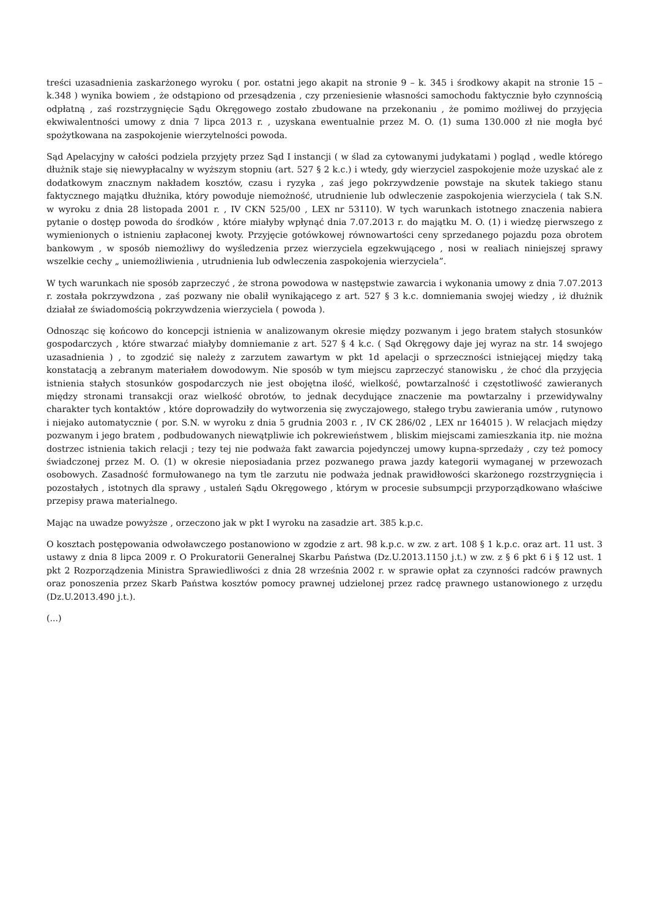treści uzasadnienia zaskarżonego wyroku ( por. ostatni jego akapit na stronie 9 – k. 345 i środkowy akapit na stronie 15 – k.348 ) wynika bowiem , że odstąpiono od przesądzenia , czy przeniesienie własności samochodu faktycznie było czynnością odpłatną , zaś rozstrzygnięcie Sądu Okręgowego zostało zbudowane na przekonaniu , że pomimo możliwej do przyjęcia ekwiwalentności umowy z dnia 7 lipca 2013 r. , uzyskana ewentualnie przez M. O. (1) suma 130.000 zł nie mogła być spożytkowana na zaspokojenie wierzytelności powoda.
Sąd Apelacyjny w całości podziela przyjęty przez Sąd I instancji ( w ślad za cytowanymi judykatami ) pogląd , wedle którego dłużnik staje się niewypłacalny w wyższym stopniu (art. 527 § 2 k.c.) i wtedy, gdy wierzyciel zaspokojenie może uzyskać ale z dodatkowym znacznym nakładem kosztów, czasu i ryzyka , zaś jego pokrzywdzenie powstaje na skutek takiego stanu faktycznego majątku dłużnika, który powoduje niemożność, utrudnienie lub odwleczenie zaspokojenia wierzyciela ( tak S.N. w wyroku z dnia 28 listopada 2001 r. , IV CKN 525/00 , LEX nr 53110). W tych warunkach istotnego znaczenia nabiera pytanie o dostęp powoda do środków , które miałyby wpłynąć dnia 7.07.2013 r. do majątku M. O. (1) i wiedzę pierwszego z wymienionych o istnieniu zapłaconej kwoty. Przyjęcie gotówkowej równowartości ceny sprzedanego pojazdu poza obrotem bankowym , w sposób niemożliwy do wyśledzenia przez wierzyciela egzekwującego , nosi w realiach niniejszej sprawy wszelkie cechy „ uniemożliwienia , utrudnienia lub odwleczenia zaspokojenia wierzyciela”.
W tych warunkach nie sposób zaprzeczyć , że strona powodowa w następstwie zawarcia i wykonania umowy z dnia 7.07.2013 r. została pokrzywdzona , zaś pozwany nie obalił wynikającego z art. 527 § 3 k.c. domniemania swojej wiedzy , iż dłużnik działał ze świadomością pokrzywdzenia wierzyciela ( powoda ).
Odnosząc się końcowo do koncepcji istnienia w analizowanym okresie między pozwanym i jego bratem stałych stosunków gospodarczych , które stwarzać miałyby domniemanie z art. 527 § 4 k.c. ( Sąd Okręgowy daje jej wyraz na str. 14 swojego uzasadnienia ) , to zgodzić się należy z zarzutem zawartym w pkt 1d apelacji o sprzeczności istniejącej między taką konstatacją a zebranym materiałem dowodowym. Nie sposób w tym miejscu zaprzeczyć stanowisku , że choć dla przyjęcia istnienia stałych stosunków gospodarczych nie jest obojętna ilość, wielkość, powtarzalność i częstotliwość zawieranych między stronami transakcji oraz wielkość obrotów, to jednak decydujące znaczenie ma powtarzalny i przewidywalny charakter tych kontaktów , które doprowadziły do wytworzenia się zwyczajowego, stałego trybu zawierania umów , rutynowo i niejako automatycznie ( por. S.N. w wyroku z dnia 5 grudnia 2003 r. , IV CK 286/02 , LEX nr 164015 ). W relacjach między pozwanym i jego bratem , podbudowanych niewątpliwie ich pokrewieństwem , bliskim miejscami zamieszkania itp. nie można dostrzec istnienia takich relacji ; tezy tej nie podważa fakt zawarcia pojedynczej umowy kupna-sprzedaży , czy też pomocy świadczonej przez M. O. (1) w okresie nieposiadania przez pozwanego prawa jazdy kategorii wymaganej w przewozach osobowych. Zasadność formułowanego na tym tle zarzutu nie podważa jednak prawidłowości skarżonego rozstrzygnięcia i pozostałych , istotnych dla sprawy , ustaleń Sądu Okręgowego , którym w procesie subsumpcji przyporządkowano właściwe przepisy prawa materialnego.
Mając na uwadze powyższe , orzeczono jak w pkt I wyroku na zasadzie art. 385 k.p.c.
O kosztach postępowania odwoławczego postanowiono w zgodzie z art. 98 k.p.c. w zw. z art. 108 § 1 k.p.c. oraz art. 11 ust. 3 ustawy z dnia 8 lipca 2009 r. O Prokuratorii Generalnej Skarbu Państwa (Dz.U.2013.1150 j.t.) w zw. z § 6 pkt 6 i § 12 ust. 1 pkt 2 Rozporządzenia Ministra Sprawiedliwości z dnia 28 września 2002 r. w sprawie opłat za czynności radców prawnych oraz ponoszenia przez Skarb Państwa kosztów pomocy prawnej udzielonej przez radcę prawnego ustanowionego z urzędu (Dz.U.2013.490 j.t.).
(...)